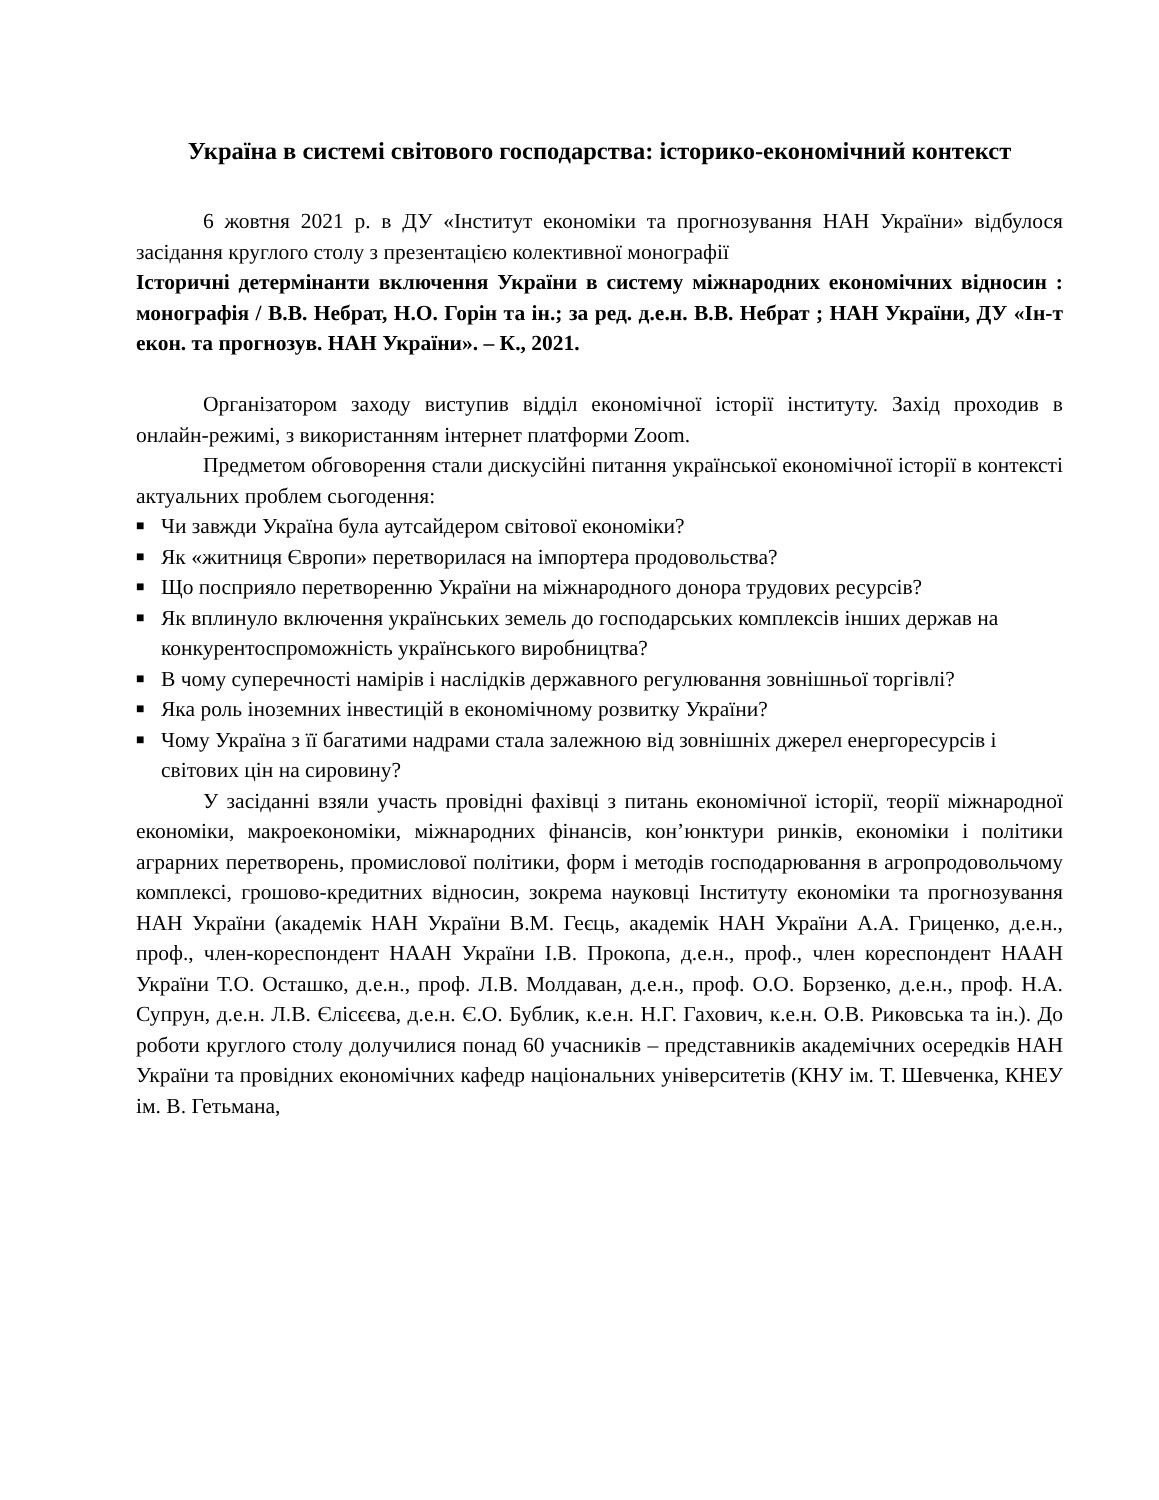Україна в системі світового господарства: історико-економічний контекст
6 жовтня 2021 р. в ДУ «Інститут економіки та прогнозування НАН України» відбулося засідання круглого столу з презентацією колективної монографії
Історичні детермінанти включення України в систему міжнародних економічних відносин : монографія / В.В. Небрат, Н.О. Горін та ін.; за ред. д.е.н. В.В. Небрат ; НАН України, ДУ «Ін-т екон. та прогнозув. НАН України». – К., 2021.
Організатором заходу виступив відділ економічної історії інституту. Захід проходив в онлайн-режимі, з використанням інтернет платформи Zoom.
Предметом обговорення стали дискусійні питання української економічної історії в контексті актуальних проблем сьогодення:
■ Чи завжди Україна була аутсайдером світової економіки?
■ Як «житниця Європи» перетворилася на імпортера продовольства?
■ Що посприяло перетворенню України на міжнародного донора трудових ресурсів?
■ Як вплинуло включення українських земель до господарських комплексів інших держав на конкурентоспроможність українського виробництва?
■ В чому суперечності намірів і наслідків державного регулювання зовнішньої торгівлі?
■ Яка роль іноземних інвестицій в економічному розвитку України?
■ Чому Україна з її багатими надрами стала залежною від зовнішніх джерел енергоресурсів і світових цін на сировину?
У засіданні взяли участь провідні фахівці з питань економічної історії, теорії міжнародної економіки, макроекономіки, міжнародних фінансів, кон’юнктури ринків, економіки і політики аграрних перетворень, промислової політики, форм і методів господарювання в агропродовольчому комплексі, грошово-кредитних відносин, зокрема науковці Інституту економіки та прогнозування НАН України (академік НАН України В.М. Геєць, академік НАН України А.А. Гриценко, д.е.н., проф., член-кореспондент НААН України І.В. Прокопа, д.е.н., проф., член кореспондент НААН України Т.О. Осташко, д.е.н., проф. Л.В. Молдаван, д.е.н., проф. О.О. Борзенко, д.е.н., проф. Н.А. Супрун, д.е.н. Л.В. Єлісєєва, д.е.н. Є.О. Бублик, к.е.н. Н.Г. Гахович, к.е.н. О.В. Риковська та ін.). До роботи круглого столу долучилися понад 60 учасників – представників академічних осередків НАН України та провідних економічних кафедр національних університетів (КНУ ім. Т. Шевченка, КНЕУ ім. В. Гетьмана,